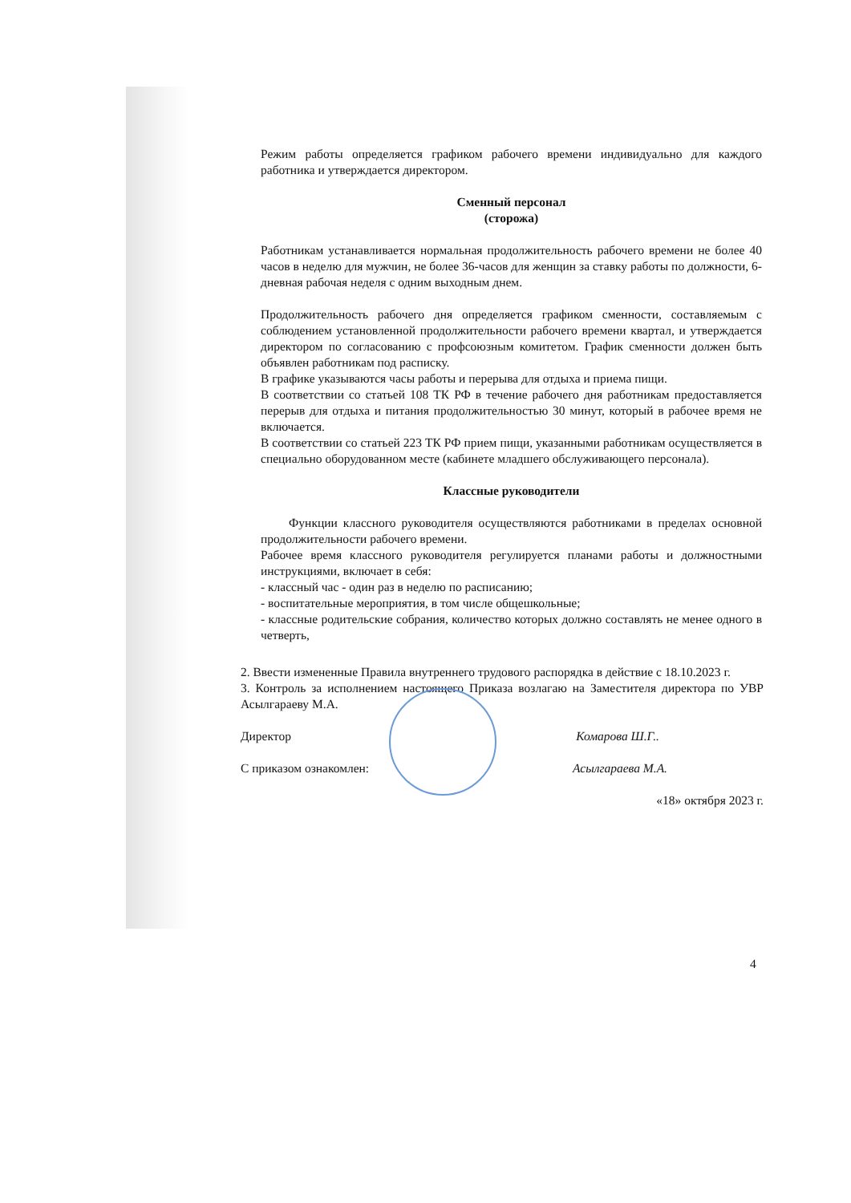Режим работы определяется графиком рабочего времени индивидуально для каждого работника и утверждается директором.
Сменный персонал
(сторожа)
Работникам устанавливается нормальная продолжительность рабочего времени не более 40 часов в неделю для мужчин, не более 36-часов для женщин за ставку работы по должности, 6-дневная рабочая неделя с одним выходным днем.
Продолжительность рабочего дня определяется графиком сменности, составляемым с соблюдением установленной продолжительности рабочего времени квартал, и утверждается директором по согласованию с профсоюзным комитетом. График сменности должен быть объявлен работникам под расписку.
В графике указываются часы работы и перерыва для отдыха и приема пищи.
В соответствии со статьей 108 ТК РФ в течение рабочего дня работникам предоставляется перерыв для отдыха и питания продолжительностью 30 минут, который в рабочее время не включается.
В соответствии со статьей 223 ТК РФ прием пищи, указанными работникам осуществляется в специально оборудованном месте (кабинете младшего обслуживающего персонала).
Классные руководители
Функции классного руководителя осуществляются работниками в пределах основной продолжительности рабочего времени.
Рабочее время классного руководителя регулируется планами работы и должностными инструкциями, включает в себя:
- классный час - один раз в неделю по расписанию;
- воспитательные мероприятия, в том числе общешкольные;
- классные родительские собрания, количество которых должно составлять не менее одного в четверть,
2. Ввести измененные Правила внутреннего трудового распорядка в действие с 18.10.2023 г.
3. Контроль за исполнением настоящего Приказа возлагаю на Заместителя директора по УВР Асылгараеву М.А.
Директор Комарова Ш.Г..
С приказом ознакомлен: Асылгараева М.А.
«18» октября 2023 г.
4